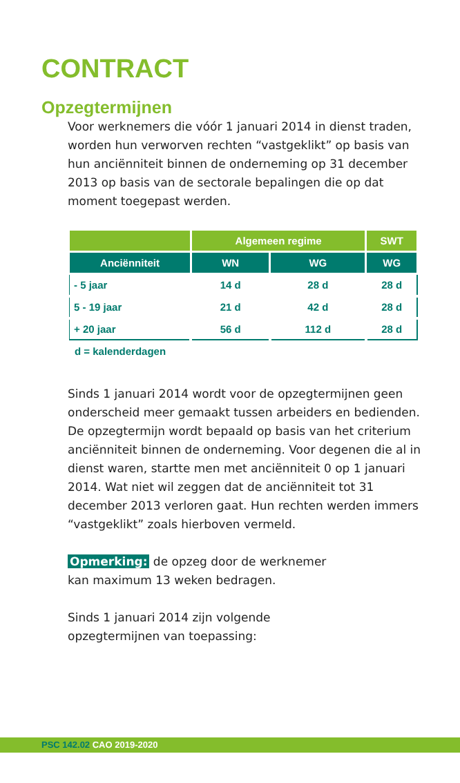CONTRACT
Opzegtermijnen
Voor werknemers die vóór 1 januari 2014 in dienst traden, worden hun verworven rechten “vastgeklikt” op basis van hun anciënniteit binnen de onderneming op 31 december 2013 op basis van de sectorale bepalingen die op dat moment toegepast werden.
| | Algemeen regime | | SWT |
| --- | --- | --- | --- |
| Anciënniteit | WN | WG | WG |
| - 5 jaar | 14 d | 28 d | 28 d |
| 5 - 19 jaar | 21 d | 42 d | 28 d |
| + 20 jaar | 56 d | 112 d | 28 d |
d = kalenderdagen
Sinds 1 januari 2014 wordt voor de opzegtermijnen geen onderscheid meer gemaakt tussen arbeiders en bedienden. De opzegtermijn wordt bepaald op basis van het criterium anciënniteit binnen de onderneming. Voor degenen die al in dienst waren, startte men met anciënniteit 0 op 1 januari 2014. Wat niet wil zeggen dat de anciënniteit tot 31 december 2013 verloren gaat. Hun rechten werden immers “vastgeklikt” zoals hierboven vermeld.
Opmerking: de opzeg door de werknemer
kan maximum 13 weken bedragen.
Sinds 1 januari 2014 zijn volgende
opzegtermijnen van toepassing:
PSC 142.02 CAO 2019-2020